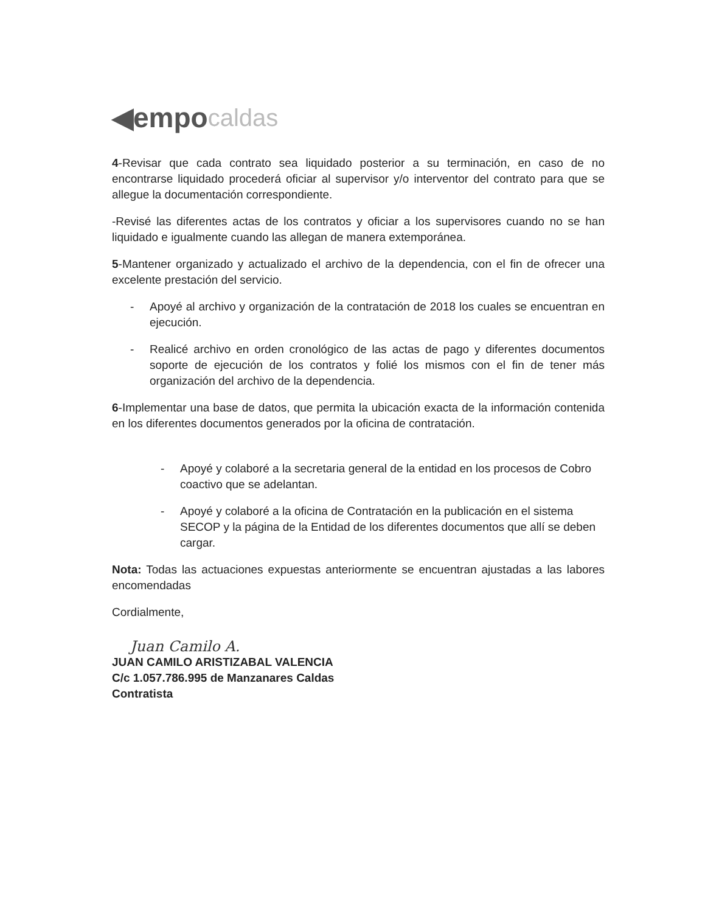◀empo caldas
4-Revisar que cada contrato sea liquidado posterior a su terminación, en caso de no encontrarse liquidado procederá oficiar al supervisor y/o interventor del contrato para que se allegue la documentación correspondiente.
-Revisé las diferentes actas de los contratos y oficiar a los supervisores cuando no se han liquidado e igualmente cuando las allegan de manera extemporánea.
5-Mantener organizado y actualizado el archivo de la dependencia, con el fin de ofrecer una excelente prestación del servicio.
- Apoyé al archivo y organización de la contratación de 2018 los cuales se encuentran en ejecución.
- Realicé archivo en orden cronológico de las actas de pago y diferentes documentos soporte de ejecución de los contratos y folié los mismos con el fin de tener más organización del archivo de la dependencia.
6-Implementar una base de datos, que permita la ubicación exacta de la información contenida en los diferentes documentos generados por la oficina de contratación.
- Apoyé y colaboré a la secretaria general de la entidad en los procesos de Cobro coactivo que se adelantan.
- Apoyé y colaboré a la oficina de Contratación en la publicación en el sistema SECOP y la página de la Entidad de los diferentes documentos que allí se deben cargar.
Nota: Todas las actuaciones expuestas anteriormente se encuentran ajustadas a las labores encomendadas
Cordialmente,
Juan Camilo A.
JUAN CAMILO ARISTIZABAL VALENCIA
C/c 1.057.786.995 de Manzanares Caldas
Contratista